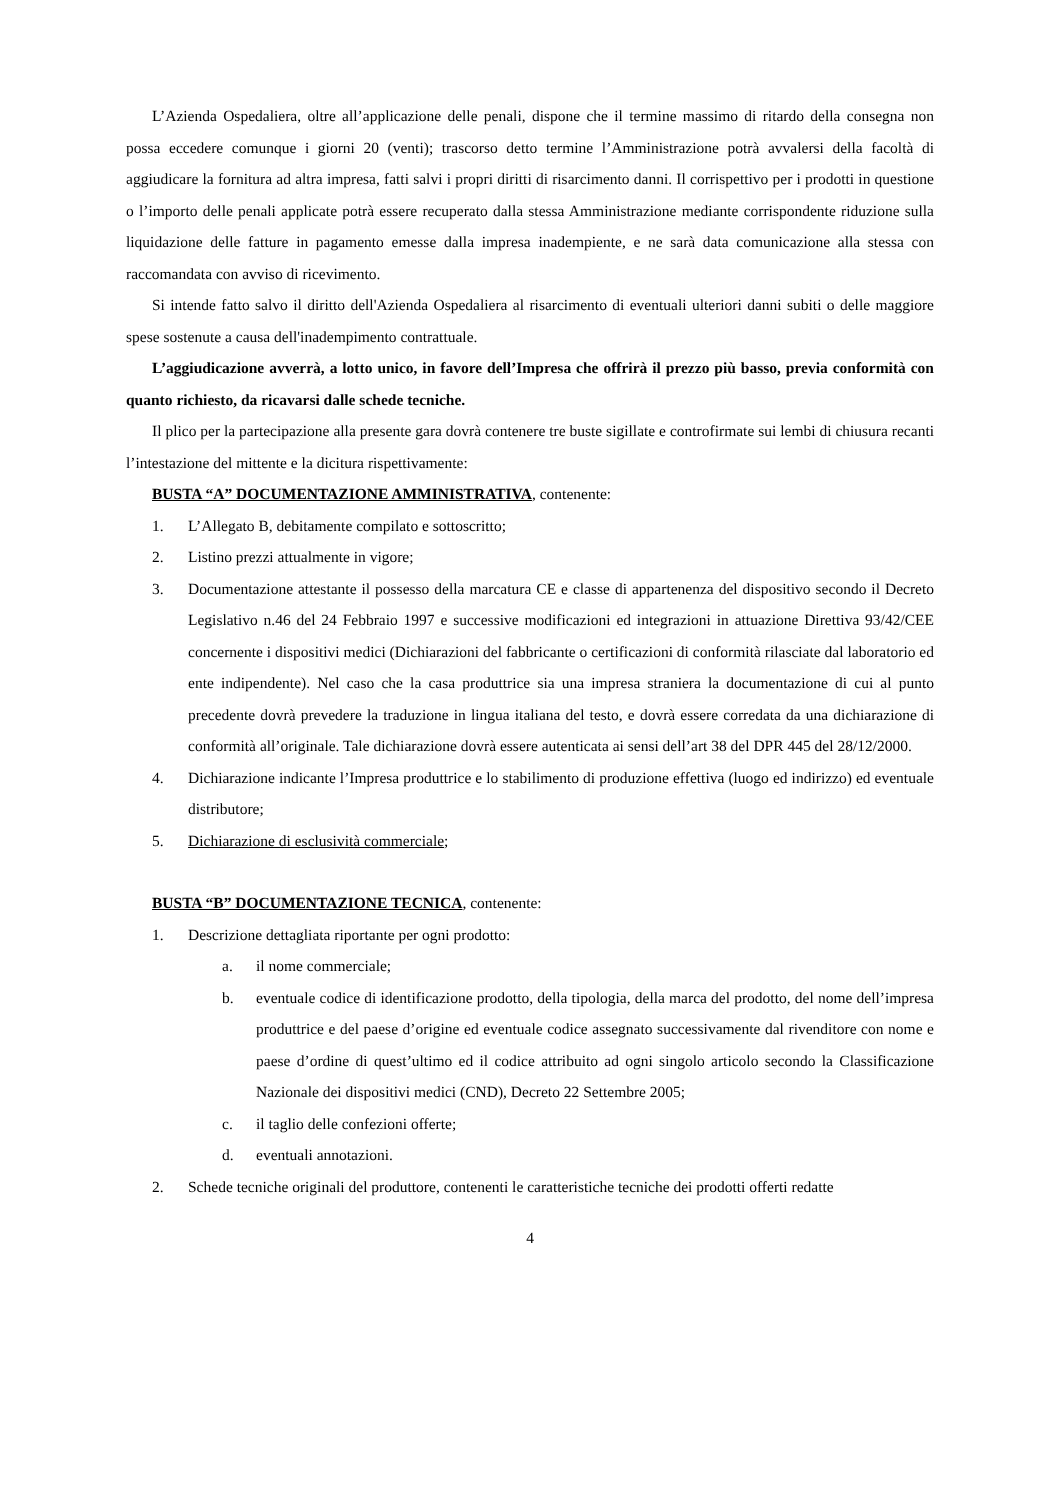L’Azienda Ospedaliera, oltre all’applicazione delle penali, dispone che il termine massimo di ritardo della consegna non possa eccedere comunque i giorni 20 (venti); trascorso detto termine l’Amministrazione potrà avvalersi della facoltà di aggiudicare la fornitura ad altra impresa, fatti salvi i propri diritti di risarcimento danni. Il corrispettivo per i prodotti in questione o l’importo delle penali applicate potrà essere recuperato dalla stessa Amministrazione mediante corrispondente riduzione sulla liquidazione delle fatture in pagamento emesse dalla impresa inadempiente, e ne sarà data comunicazione alla stessa con raccomandata con avviso di ricevimento.
Si intende fatto salvo il diritto dell'Azienda Ospedaliera al risarcimento di eventuali ulteriori danni subiti o delle maggiore spese sostenute a causa dell'inadempimento contrattuale.
L’aggiudicazione avverrà, a lotto unico, in favore dell’Impresa che offrirà il prezzo più basso, previa conformità con quanto richiesto, da ricavarsi dalle schede tecniche.
Il plico per la partecipazione alla presente gara dovrà contenere tre buste sigillate e controfirmate sui lembi di chiusura recanti l’intestazione del mittente e la dicitura rispettivamente:
BUSTA “A” DOCUMENTAZIONE AMMINISTRATIVA, contenente:
1. L’Allegato B, debitamente compilato e sottoscritto;
2. Listino prezzi attualmente in vigore;
3. Documentazione attestante il possesso della marcatura CE e classe di appartenenza del dispositivo secondo il Decreto Legislativo n.46 del 24 Febbraio 1997 e successive modificazioni ed integrazioni in attuazione Direttiva 93/42/CEE concernente i dispositivi medici (Dichiarazioni del fabbricante o certificazioni di conformità rilasciate dal laboratorio ed ente indipendente). Nel caso che la casa produttrice sia una impresa straniera la documentazione di cui al punto precedente dovrà prevedere la traduzione in lingua italiana del testo, e dovrà essere corredata da una dichiarazione di conformità all’originale. Tale dichiarazione dovrà essere autenticata ai sensi dell’art 38 del DPR 445 del 28/12/2000.
4. Dichiarazione indicante l’Impresa produttrice e lo stabilimento di produzione effettiva (luogo ed indirizzo) ed eventuale distributore;
5. Dichiarazione di esclusività commerciale;
BUSTA “B” DOCUMENTAZIONE TECNICA, contenente:
1. Descrizione dettagliata riportante per ogni prodotto:
a. il nome commerciale;
b. eventuale codice di identificazione prodotto, della tipologia, della marca del prodotto, del nome dell’impresa produttrice e del paese d’origine ed eventuale codice assegnato successivamente dal rivenditore con nome e paese d’ordine di quest’ultimo ed il codice attribuito ad ogni singolo articolo secondo la Classificazione Nazionale dei dispositivi medici (CND), Decreto 22 Settembre 2005;
c. il taglio delle confezioni offerte;
d. eventuali annotazioni.
2. Schede tecniche originali del produttore, contenenti le caratteristiche tecniche dei prodotti offerti redatte
4